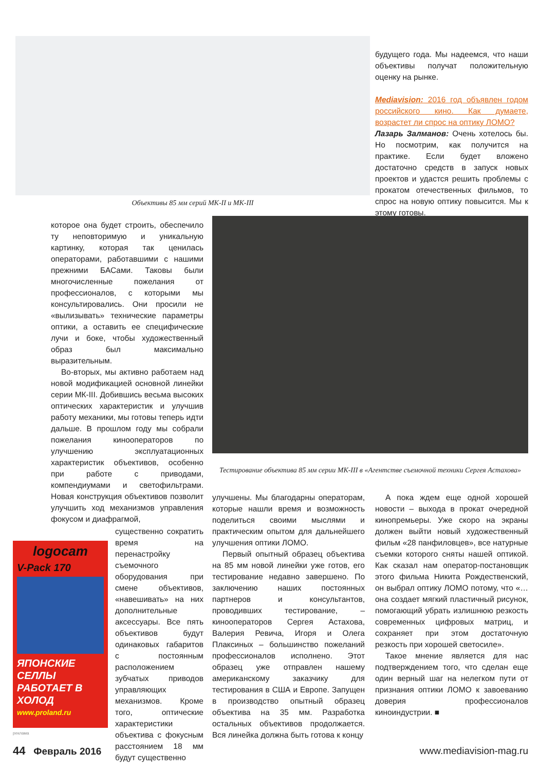Объективы 85 мм серий МК-II и МК-III
будущего года. Мы надеемся, что наши объективы получат положительную оценку на рынке.
Mediavision: 2016 год объявлен годом российского кино. Как думаете, возрастет ли спрос на оптику ЛОМО?
Лазарь Залманов: Очень хотелось бы. Но посмотрим, как получится на практике. Если будет вложено достаточно средств в запуск новых проектов и удастся решить проблемы с прокатом отечественных фильмов, то спрос на новую оптику повысится. Мы к этому готовы.
Тестирование объектива 85 мм серии МК-III в «Агентстве съемочной техники Сергея Астахова»
которое она будет строить, обеспечило ту неповторимую и уникальную картинку, которая так ценилась операторами, работавшими с нашими прежними БАСами. Таковы были многочисленные пожелания от профессионалов, с которыми мы консультировались. Они просили не «вылизывать» технические параметры оптики, а оставить ее специфические лучи и боке, чтобы художественный образ был максимально выразительным.
Во-вторых, мы активно работаем над новой модификацией основной линейки серии МК-III. Добившись весьма высоких оптических характеристик и улучшив работу механики, мы готовы теперь идти дальше. В прошлом году мы собрали пожелания кинооператоров по улучшению эксплуатационных характеристик объективов, особенно при работе с приводами, компендиумами и светофильтрами. Новая конструкция объективов позволит улучшить ход механизмов управления фокусом и диафрагмой,
logocam
V-Pack 170
ЯПОНСКИЕ СЕЛЛЫ
РАБОТАЕТ В ХОЛОД
www.proland.ru
реклама
существенно сократить время на перенастройку съемочного оборудования при смене объективов, «навешивать» на них дополнительные аксессуары. Все пять объективов будут одинаковых габаритов с постоянным расположением зубчатых приводов управляющих механизмов. Кроме того, оптические характеристики объектива с фокусным расстоянием 18 мм будут существенно
улучшены. Мы благодарны операторам, которые нашли время и возможность поделиться своими мыслями и практическим опытом для дальнейшего улучшения оптики ЛОМО.
Первый опытный образец объектива на 85 мм новой линейки уже готов, его тестирование недавно завершено. По заключению наших постоянных партнеров и консультантов, проводивших тестирование, – кинооператоров Сергея Астахова, Валерия Ревича, Игоря и Олега Плаксиных – большинство пожеланий профессионалов исполнено. Этот образец уже отправлен нашему американскому заказчику для тестирования в США и Европе. Запущен в производство опытный образец объектива на 35 мм. Разработка остальных объективов продолжается. Вся линейка должна быть готова к концу
А пока ждем еще одной хорошей новости – выхода в прокат очередной кинопремьеры. Уже скоро на экраны должен выйти новый художественный фильм «28 панфиловцев», все натурные съемки которого сняты нашей оптикой. Как сказал нам оператор-постановщик этого фильма Никита Рождественский, он выбрал оптику ЛОМО потому, что «…она создает мягкий пластичный рисунок, помогающий убрать излишнюю резкость современных цифровых матриц, и сохраняет при этом достаточную резкость при хорошей светосиле».
Такое мнение является для нас подтверждением того, что сделан еще один верный шаг на нелегком пути от признания оптики ЛОМО к завоеванию доверия профессионалов киноиндустрии. ■
44 Февраль 2016 www.mediavision-mag.ru